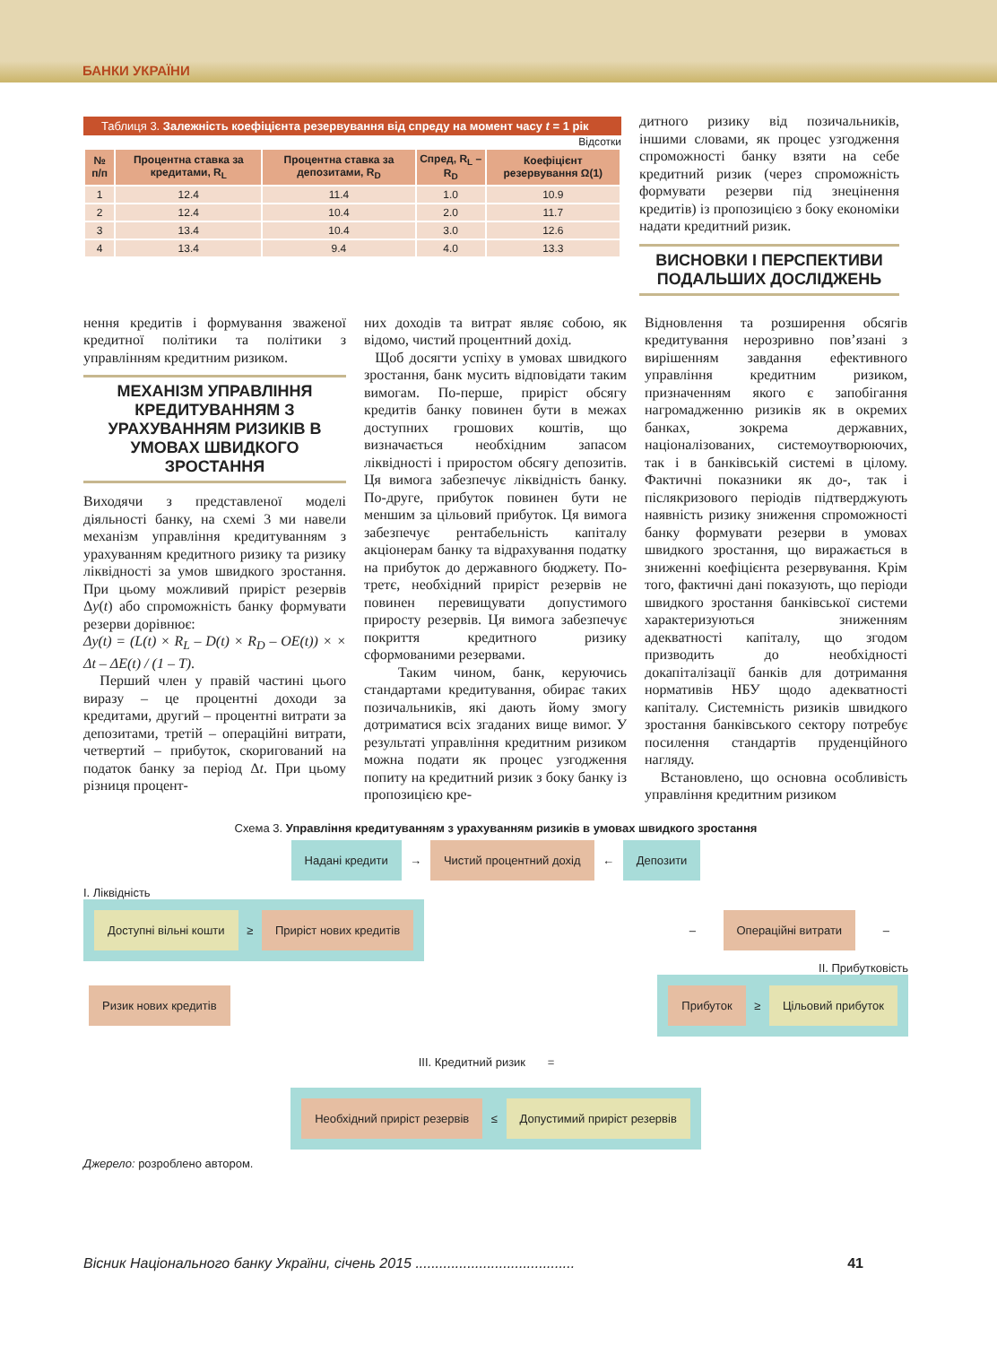БАНКИ УКРАЇНИ
Таблиця 3. Залежність коефіцієнта резервування від спреду на момент часу t = 1 рік
Відсотки
| № п/п | Процентна ставка за кредитами, R<sub>L</sub> | Процентна ставка за депозитами, R<sub>D</sub> | Спред, R<sub>L</sub> – R<sub>D</sub> | Коефіцієнт резервування Ω(1) |
| --- | --- | --- | --- | --- |
| 1 | 12.4 | 11.4 | 1.0 | 10.9 |
| 2 | 12.4 | 10.4 | 2.0 | 11.7 |
| 3 | 13.4 | 10.4 | 3.0 | 12.6 |
| 4 | 13.4 | 9.4 | 4.0 | 13.3 |
дитного ризику від позичальників, іншими словами, як процес узгодження спроможності банку взяти на себе кредитний ризик (через спроможність формувати резерви під знецінення кредитів) із пропозицією з боку економіки надати кредитний ризик.
ВИСНОВКИ І ПЕРСПЕКТИВИ ПОДАЛЬШИХ ДОСЛІДЖЕНЬ
нення кредитів і формування зваженої кредитної політики та політики з управлінням кредитним ризиком.
МЕХАНІЗМ УПРАВЛІННЯ КРЕДИТУВАННЯМ З УРАХУВАННЯМ РИЗИКІВ В УМОВАХ ШВИДКОГО ЗРОСТАННЯ
Виходячи з представленої моделі діяльності банку, на схемі 3 ми навели механізм управління кредитуванням з урахуванням кредитного ризику та ризику ліквідності за умов швидкого зростання. При цьому можливий приріст резервів Δy(t) або спроможність банку формувати резерви дорівнює:
Δy(t) = (L(t) × R<sub>L</sub> – D(t) × R<sub>D</sub> – OE(t)) × × Δt – ΔE(t) / (1 – T).
Перший член у правій частині цього виразу – це процентні доходи за кредитами, другий – процентні витрати за депозитами, третій – операційні витрати, четвертий – прибуток, скоригований на податок банку за період Δt. При цьому різниця процент-
них доходів та витрат являє собою, як відомо, чистий процентний дохід.
Щоб досягти успіху в умовах швидкого зростання, банк мусить відповідати таким вимогам. По-перше, приріст обсягу кредитів банку повинен бути в межах доступних грошових коштів, що визначається необхідним запасом ліквідності і приростом обсягу депозитів. Ця вимога забезпечує ліквідність банку. По-друге, прибуток повинен бути не меншим за цільовий прибуток. Ця вимога забезпечує рентабельність капіталу акціонерам банку та відрахування податку на прибуток до державного бюджету. По-третє, необхідний приріст резервів не повинен перевищувати допустимого приросту резервів. Ця вимога забезпечує покриття кредитного ризику сформованими резервами.
Таким чином, банк, керуючись стандартами кредитування, обирає таких позичальників, які дають йому змогу дотриматися всіх згаданих вище вимог. У результаті управління кредитним ризиком можна подати як процес узгодження попиту на кредитний ризик з боку банку із пропозицією кре-
Відновлення та розширення обсягів кредитування нерозривно пов’язані з вирішенням завдання ефективного управління кредитним ризиком, призначенням якого є запобігання нагромадженню ризиків як в окремих банках, зокрема державних, націоналізованих, системоутворюючих, так і в банківській системі в цілому. Фактичні показники як до-, так і післякризового періодів підтверджують наявність ризику зниження спроможності банку формувати резерви в умовах швидкого зростання, що виражається в зниженні коефіцієнта резервування. Крім того, фактичні дані показують, що періоди швидкого зростання банківської системи характеризуються зниженням адекватності капіталу, що згодом призводить до необхідності докапіталізації банків для дотримання нормативів НБУ щодо адекватності капіталу. Системність ризиків швидкого зростання банківського сектору потребує посилення стандартів пруденційного нагляду.
Встановлено, що основна особливість управління кредитним ризиком
Схема 3. Управління кредитуванням з урахуванням ризиків в умовах швидкого зростання
Надані кредити → Чистий процентний дохід ← Депозити
I. Ліквідність
Доступні вільні кошти ≥ Приріст нових кредитів
– Операційні витрати –
II. Прибутковість
Ризик нових кредитів
Прибуток ≥ Цільовий прибуток
III. Кредитний ризик =
Необхідний приріст резервів ≤ Допустимий приріст резервів
Джерело: розроблено автором.
Вісник Національного банку України, січень 2015 ........................................ 41